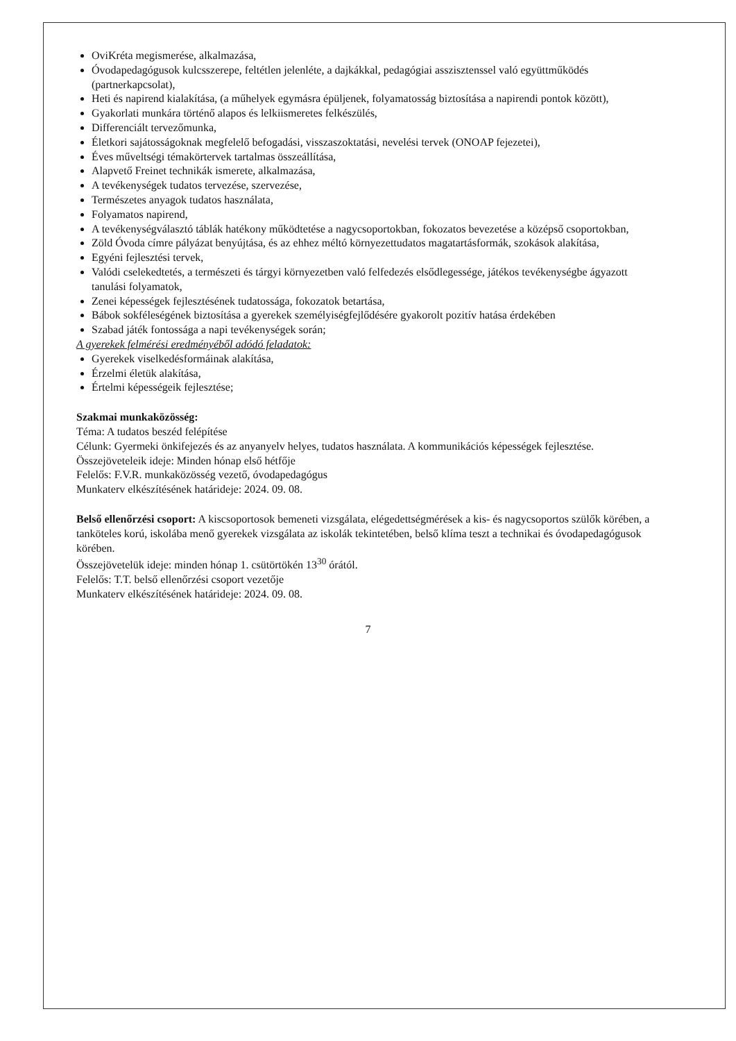OviKréta megismerése, alkalmazása,
Óvodapedagógusok kulcsszerepe, feltétlen jelenléte, a dajkákkal, pedagógiai asszisztenssel való együttműködés (partnerkapcsolat),
Heti és napirend kialakítása, (a műhelyek egymásra épüljenek, folyamatosság biztosítása a napirendi pontok között),
Gyakorlati munkára történő alapos és lelkiismeretes felkészülés,
Differenciált tervezőmunka,
Életkori sajátosságoknak megfelelő befogadási, visszaszoktatási, nevelési tervek (ONOAP fejezetei),
Éves műveltségi témakörtervek tartalmas összeállítása,
Alapvető Freinet technikák ismerete, alkalmazása,
A tevékenységek tudatos tervezése, szervezése,
Természetes anyagok tudatos használata,
Folyamatos napirend,
A tevékenységválasztó táblák hatékony működtetése a nagycsoportokban, fokozatos bevezetése a középső csoportokban,
Zöld Óvoda címre pályázat benyújtása, és az ehhez méltó környezettudatos magatartásformák, szokások alakítása,
Egyéni fejlesztési tervek,
Valódi cselekedtetés, a természeti és tárgyi környezetben való felfedezés elsődlegessége, játékos tevékenységbe ágyazott tanulási folyamatok,
Zenei képességek fejlesztésének tudatossága, fokozatok betartása,
Bábok sokféleségének biztosítása a gyerekek személyiségfejlődésére gyakorolt pozitív hatása érdekében
Szabad játék fontossága a napi tevékenységek során;
A gyerekek felmérési eredményéből adódó feladatok:
Gyerekek viselkedésformáinak alakítása,
Érzelmi életük alakítása,
Értelmi képességeik fejlesztése;
Szakmai munkaközösség:
Téma: A tudatos beszéd felépítése
Célunk: Gyermeki önkifejezés és az anyanyelv helyes, tudatos használata. A kommunikációs képességek fejlesztése.
Összejöveteleik ideje: Minden hónap első hétfője
Felelős: F.V.R. munkaközösség vezető, óvodapedagógus
Munkaterv elkészítésének határideje: 2024. 09. 08.
Belső ellenőrzési csoport: A kiscsoportosok bemeneti vizsgálata, elégedettségmérések a kis- és nagycsoportos szülők körében, a tanköteles korú, iskolába menő gyerekek vizsgálata az iskolák tekintetében, belső klíma teszt a technikai és óvodapedagógusok körében.
Összejövetelük ideje: minden hónap 1. csütörtökén 13<sup>30</sup> órától.
Felelős: T.T. belső ellenőrzési csoport vezetője
Munkaterv elkészítésének határideje: 2024. 09. 08.
7